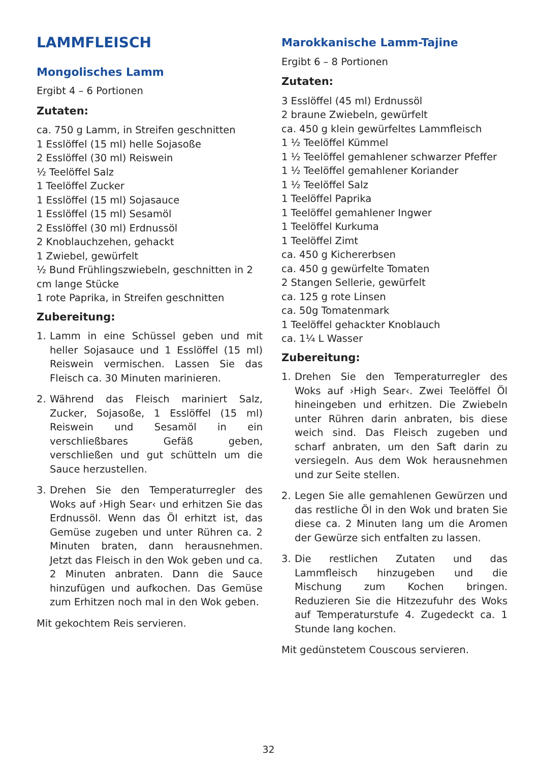LAMMFLEISCH
Mongolisches Lamm
Ergibt 4 – 6 Portionen
Zutaten:
ca. 750 g Lamm, in Streifen geschnitten
1 Esslöffel (15 ml) helle Sojasoße
2 Esslöffel (30 ml) Reiswein
½ Teelöffel Salz
1 Teelöffel Zucker
1 Esslöffel (15 ml) Sojasauce
1 Esslöffel (15 ml) Sesamöl
2 Esslöffel (30 ml) Erdnussöl
2 Knoblauchzehen, gehackt
1 Zwiebel, gewürfelt
½ Bund Frühlingszwiebeln, geschnitten in 2 cm lange Stücke
1 rote Paprika, in Streifen geschnitten
Zubereitung:
1. Lamm in eine Schüssel geben und mit heller Sojasauce und 1 Esslöffel (15 ml) Reiswein vermischen. Lassen Sie das Fleisch ca. 30 Minuten marinieren.
2. Während das Fleisch mariniert Salz, Zucker, Sojasoße, 1 Esslöffel (15 ml) Reiswein und Sesamöl in ein verschließbares Gefäß geben, verschließen und gut schütteln um die Sauce herzustellen.
3. Drehen Sie den Temperaturregler des Woks auf ›High Sear‹ und erhitzen Sie das Erdnussöl. Wenn das Öl erhitzt ist, das Gemüse zugeben und unter Rühren ca. 2 Minuten braten, dann herausnehmen. Jetzt das Fleisch in den Wok geben und ca. 2 Minuten anbraten. Dann die Sauce hinzufügen und aufkochen. Das Gemüse zum Erhitzen noch mal in den Wok geben.
Mit gekochtem Reis servieren.
Marokkanische Lamm-Tajine
Ergibt 6 – 8 Portionen
Zutaten:
3 Esslöffel (45 ml) Erdnussöl
2 braune Zwiebeln, gewürfelt
ca. 450 g klein gewürfeltes Lammfleisch
1 ½ Teelöffel Kümmel
1 ½ Teelöffel gemahlener schwarzer Pfeffer
1 ½ Teelöffel gemahlener Koriander
1 ½ Teelöffel Salz
1 Teelöffel Paprika
1 Teelöffel gemahlener Ingwer
1 Teelöffel Kurkuma
1 Teelöffel Zimt
ca. 450 g Kichererbsen
ca. 450 g gewürfelte Tomaten
2 Stangen Sellerie, gewürfelt
ca. 125 g rote Linsen
ca. 50g Tomatenmark
1 Teelöffel gehackter Knoblauch
ca. 1¼ L Wasser
Zubereitung:
1. Drehen Sie den Temperaturregler des Woks auf ›High Sear‹. Zwei Teelöffel Öl hineingeben und erhitzen. Die Zwiebeln unter Rühren darin anbraten, bis diese weich sind. Das Fleisch zugeben und scharf anbraten, um den Saft darin zu versiegeln. Aus dem Wok herausnehmen und zur Seite stellen.
2. Legen Sie alle gemahlenen Gewürzen und das restliche Öl in den Wok und braten Sie diese ca. 2 Minuten lang um die Aromen der Gewürze sich entfalten zu lassen.
3. Die restlichen Zutaten und das Lammfleisch hinzugeben und die Mischung zum Kochen bringen. Reduzieren Sie die Hitzezufuhr des Woks auf Temperaturstufe 4. Zugedeckt ca. 1 Stunde lang kochen.
Mit gedünstetem Couscous servieren.
32